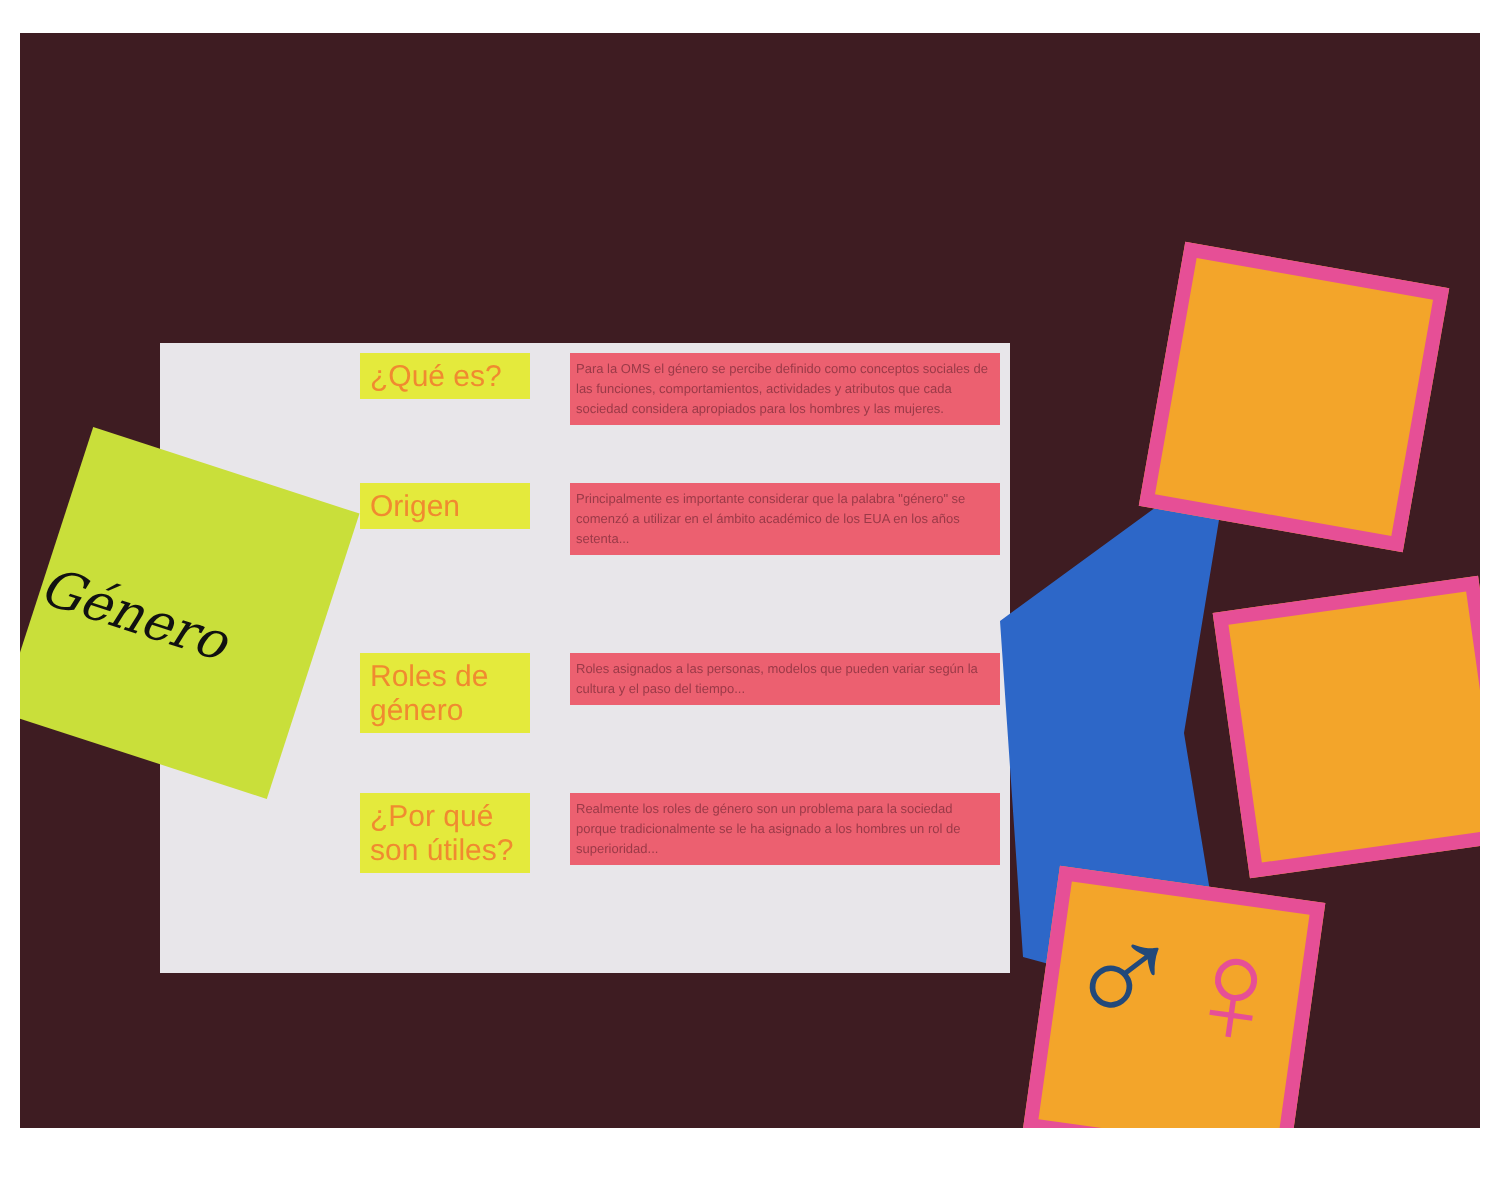Género
¿Qué es?
Para la OMS el género se percibe definido como conceptos sociales de las funciones, comportamientos, actividades y atributos que cada sociedad considera apropiados para los hombres y las mujeres.
Origen
Principalmente es importante considerar que la palabra "género" se comenzó a utilizar en el ámbito académico de los EUA en los años setenta...
Roles de género
Roles asignados a las personas, modelos que pueden variar según la cultura y el paso del tiempo...
¿Por qué son útiles?
Realmente los roles de género son un problema para la sociedad porque tradicionalmente se le ha asignado a los hombres un rol de superioridad...
♂♀